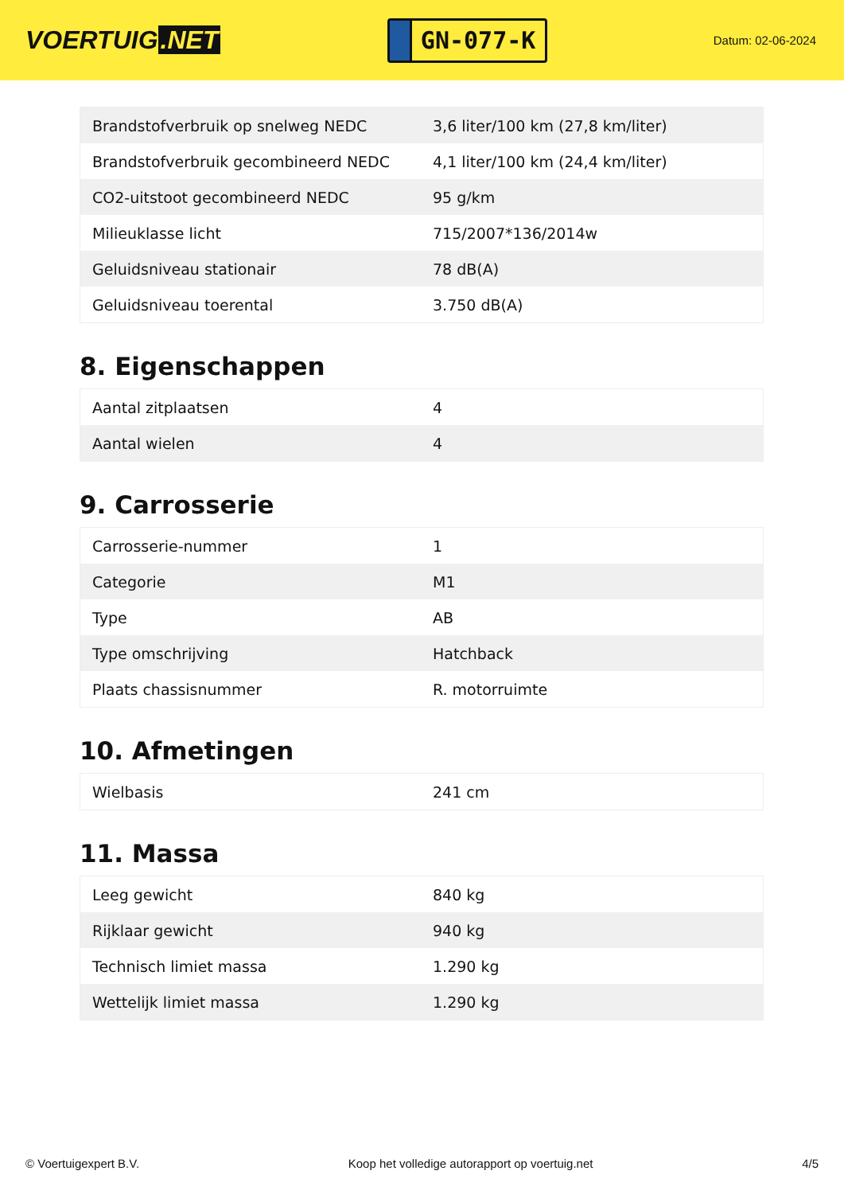VOERTUIG.NET
GN-077-K
Datum: 02-06-2024
| Brandstofverbruik op snelweg NEDC | 3,6 liter/100 km (27,8 km/liter) |
| Brandstofverbruik gecombineerd NEDC | 4,1 liter/100 km (24,4 km/liter) |
| CO2-uitstoot gecombineerd NEDC | 95 g/km |
| Milieuklasse licht | 715/2007*136/2014w |
| Geluidsniveau stationair | 78 dB(A) |
| Geluidsniveau toerental | 3.750 dB(A) |
8. Eigenschappen
| Aantal zitplaatsen | 4 |
| Aantal wielen | 4 |
9. Carrosserie
| Carrosserie-nummer | 1 |
| Categorie | M1 |
| Type | AB |
| Type omschrijving | Hatchback |
| Plaats chassisnummer | R. motorruimte |
10. Afmetingen
| Wielbasis | 241 cm |
11. Massa
| Leeg gewicht | 840 kg |
| Rijklaar gewicht | 940 kg |
| Technisch limiet massa | 1.290 kg |
| Wettelijk limiet massa | 1.290 kg |
© Voertuigexpert B.V. Koop het volledige autorapport op voertuig.net 4/5